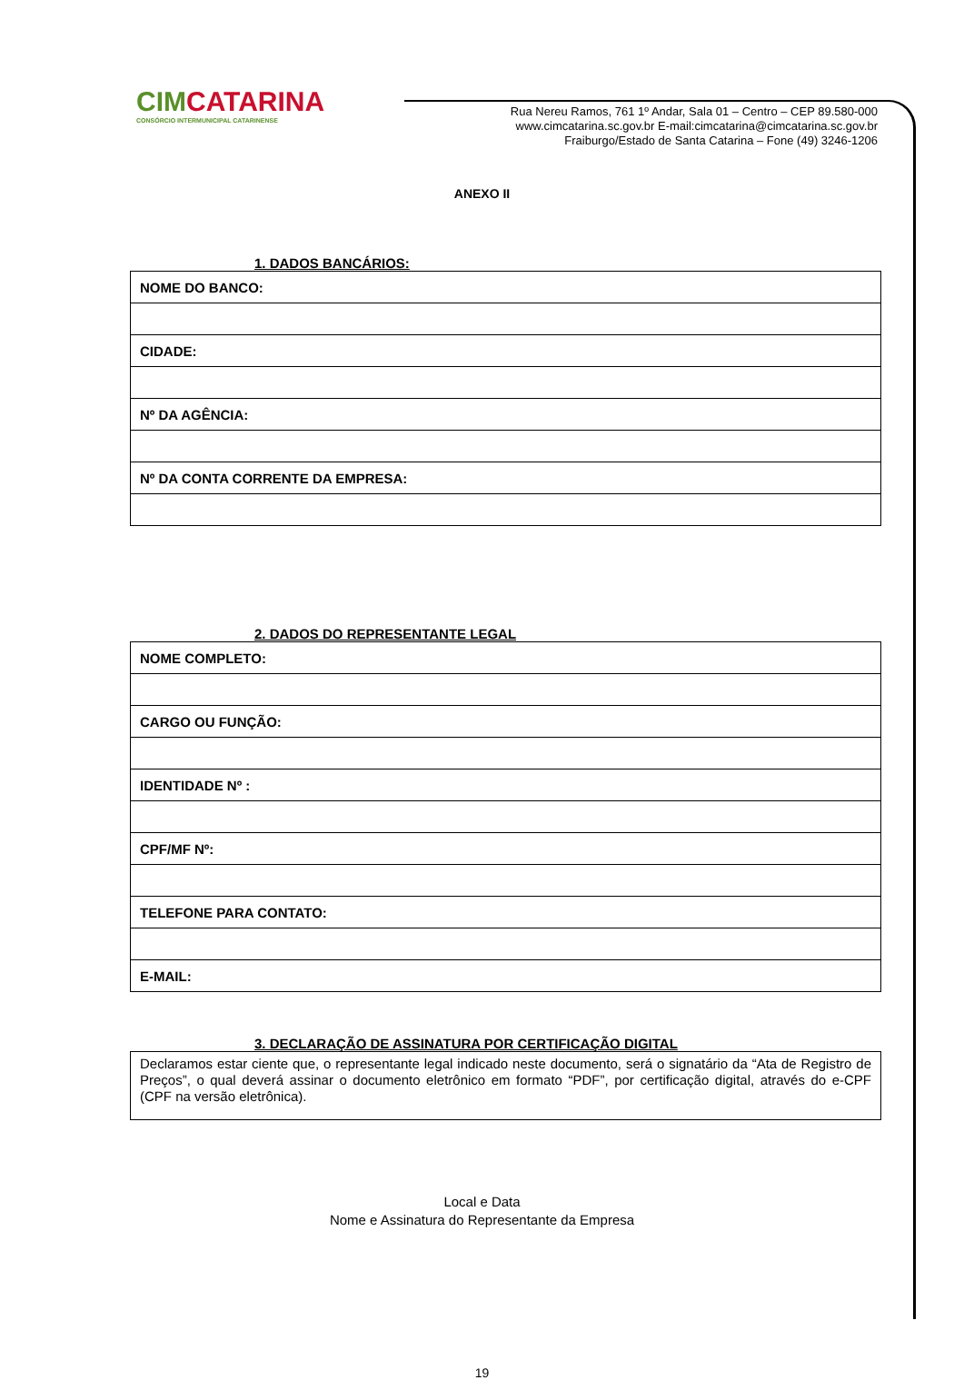CIMCATARINA
CONSÓRCIO INTERMUNICIPAL CATARINENSE
Rua Nereu Ramos, 761 1º Andar, Sala 01 – Centro – CEP 89.580-000
www.cimcatarina.sc.gov.br E-mail:cimcatarina@cimcatarina.sc.gov.br
Fraiburgo/Estado de Santa Catarina – Fone (49) 3246-1206
ANEXO II
1. DADOS BANCÁRIOS:
| NOME DO BANCO: |
| CIDADE: |
| Nº DA AGÊNCIA: |
| Nº DA CONTA CORRENTE DA EMPRESA: |
2. DADOS DO REPRESENTANTE LEGAL
| NOME COMPLETO: |
| CARGO OU FUNÇÃO: |
| IDENTIDADE Nº : |
| CPF/MF Nº: |
| TELEFONE PARA CONTATO: |
| E-MAIL: |
3. DECLARAÇÃO DE ASSINATURA POR CERTIFICAÇÃO DIGITAL
Declaramos estar ciente que, o representante legal indicado neste documento, será o signatário da “Ata de Registro de Preços”, o qual deverá assinar o documento eletrônico em formato “PDF”, por certificação digital, através do e-CPF (CPF na versão eletrônica).
Local e Data
Nome e Assinatura do Representante da Empresa
19